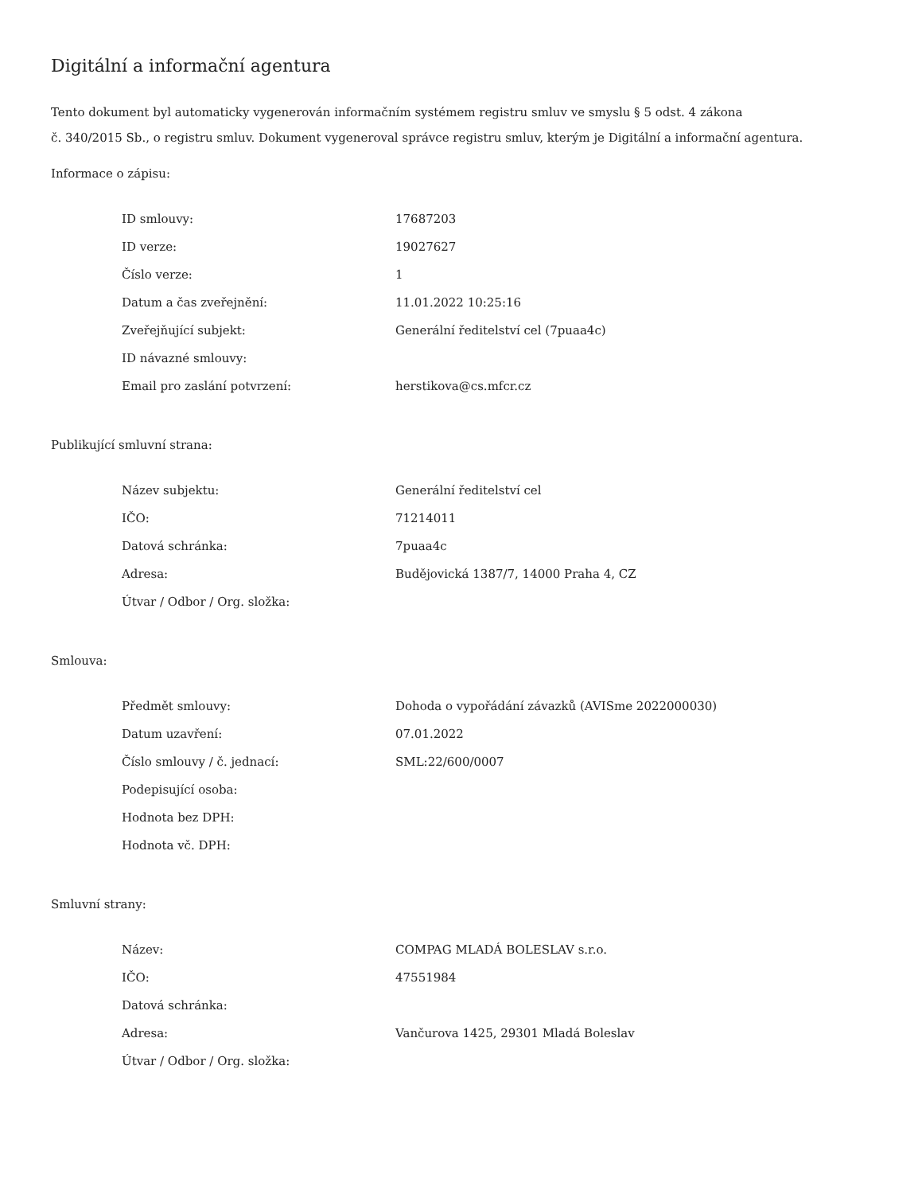Digitální a informační agentura
Tento dokument byl automaticky vygenerován informačním systémem registru smluv ve smyslu § 5 odst. 4 zákona
č. 340/2015 Sb., o registru smluv. Dokument vygeneroval správce registru smluv, kterým je Digitální a informační agentura.
Informace o zápisu:
| ID smlouvy: | 17687203 |
| ID verze: | 19027627 |
| Číslo verze: | 1 |
| Datum a čas zveřejnění: | 11.01.2022 10:25:16 |
| Zveřejňující subjekt: | Generální ředitelství cel (7puaa4c) |
| ID návazné smlouvy: | |
| Email pro zaslání potvrzení: | herstikova@cs.mfcr.cz |
Publikující smluvní strana:
| Název subjektu: | Generální ředitelství cel |
| IČO: | 71214011 |
| Datová schránka: | 7puaa4c |
| Adresa: | Budějovická 1387/7, 14000 Praha 4, CZ |
| Útvar / Odbor / Org. složka: | |
Smlouva:
| Předmět smlouvy: | Dohoda o vypořádání závazků (AVISme 2022000030) |
| Datum uzavření: | 07.01.2022 |
| Číslo smlouvy / č. jednací: | SML:22/600/0007 |
| Podepisující osoba: | |
| Hodnota bez DPH: | |
| Hodnota vč. DPH: | |
Smluvní strany:
| Název: | COMPAG MLADÁ BOLESLAV s.r.o. |
| IČO: | 47551984 |
| Datová schránka: | |
| Adresa: | Vančurova 1425, 29301 Mladá Boleslav |
| Útvar / Odbor / Org. složka: | |